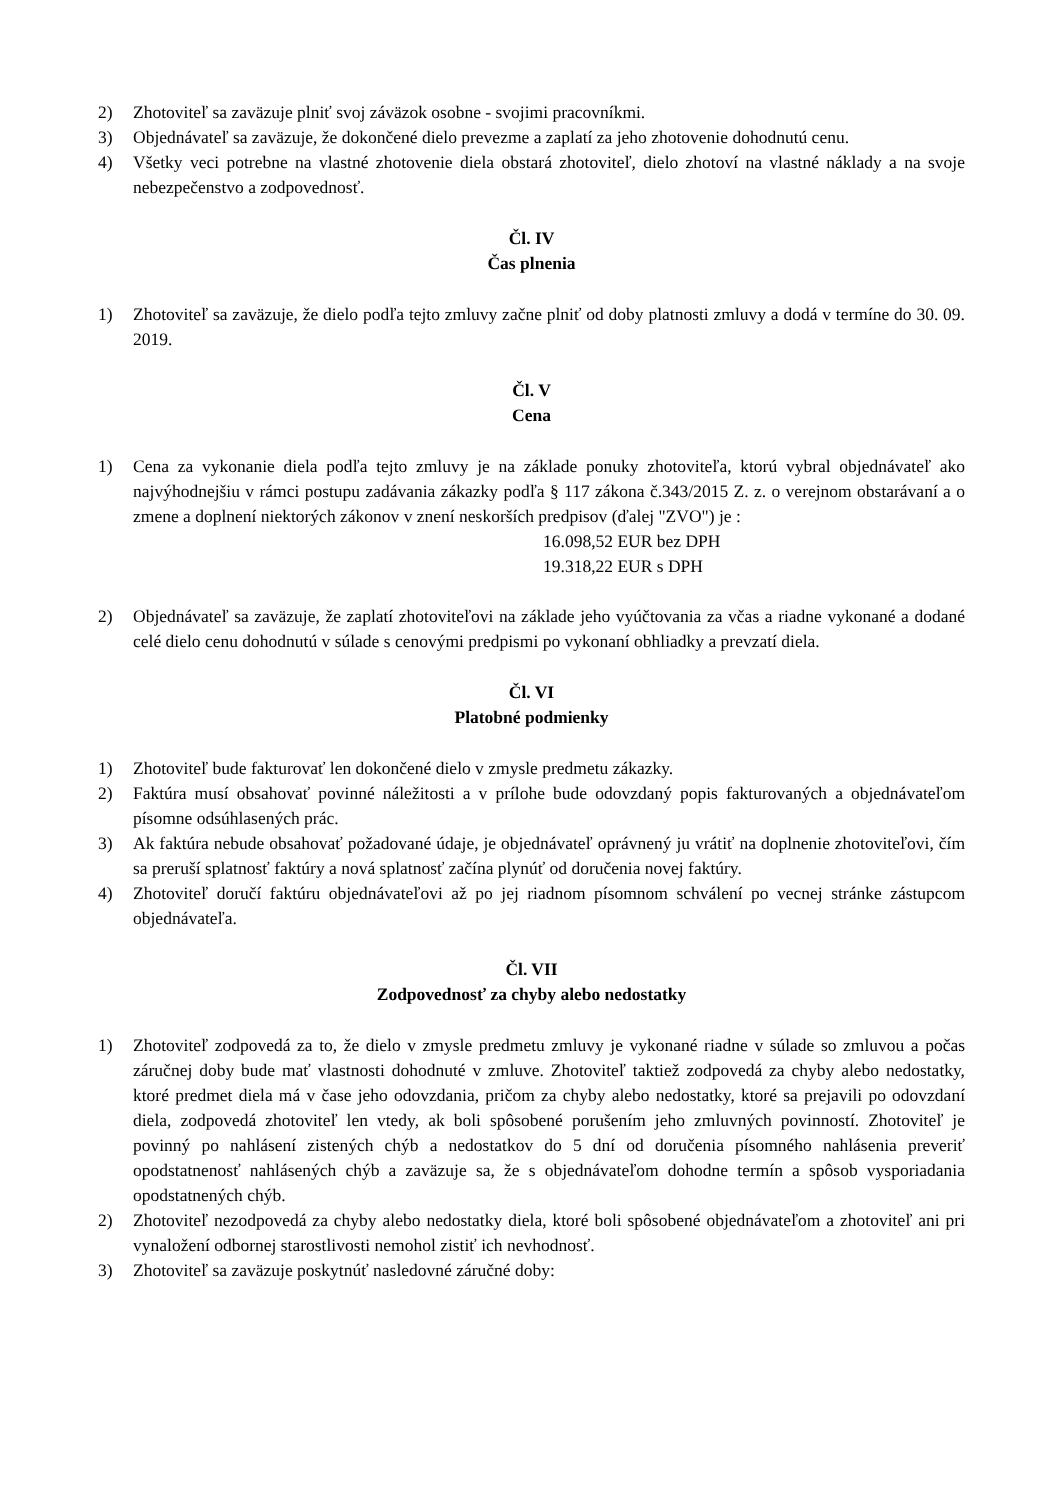2) Zhotoviteľ sa zaväzuje plniť svoj záväzok osobne - svojimi pracovníkmi.
3) Objednávateľ sa zaväzuje, že dokončené dielo prevezme a zaplatí za jeho zhotovenie dohodnutú cenu.
4) Všetky veci potrebne na vlastné zhotovenie diela obstará zhotoviteľ, dielo zhotoví na vlastné náklady a na svoje nebezpečenstvo a zodpovednosť.
Čl. IV
Čas plnenia
1) Zhotoviteľ sa zaväzuje, že dielo podľa tejto zmluvy začne plniť od doby platnosti zmluvy a dodá v termíne do 30. 09. 2019.
Čl. V
Cena
1) Cena za vykonanie diela podľa tejto zmluvy je na základe ponuky zhotoviteľa, ktorú vybral objednávateľ ako najvýhodnejšiu v rámci postupu zadávania zákazky podľa § 117 zákona č.343/2015 Z. z. o verejnom obstarávaní a o zmene a doplnení niektorých zákonov v znení neskorších predpisov (ďalej "ZVO") je :
16.098,52 EUR bez DPH
19.318,22 EUR s DPH
2) Objednávateľ sa zaväzuje, že zaplatí zhotoviteľovi na základe jeho vyúčtovania za včas a riadne vykonané a dodané celé dielo cenu dohodnutú v súlade s cenovými predpismi po vykonaní obhliadky a prevzatí diela.
Čl. VI
Platobné podmienky
1) Zhotoviteľ bude fakturovať len dokončené dielo v zmysle predmetu zákazky.
2) Faktúra musí obsahovať povinné náležitosti a v prílohe bude odovzdaný popis fakturovaných a objednávateľom písomne odsúhlasených prác.
3) Ak faktúra nebude obsahovať požadované údaje, je objednávateľ oprávnený ju vrátiť na doplnenie zhotoviteľovi, čím sa preruší splatnosť faktúry a nová splatnosť začína plynúť od doručenia novej faktúry.
4) Zhotoviteľ doručí faktúru objednávateľovi až po jej riadnom písomnom schválení po vecnej stránke zástupcom objednávateľa.
Čl. VII
Zodpovednosť za chyby alebo nedostatky
1) Zhotoviteľ zodpovedá za to, že dielo v zmysle predmetu zmluvy je vykonané riadne v súlade so zmluvou a počas záručnej doby bude mať vlastnosti dohodnuté v zmluve. Zhotoviteľ taktiež zodpovedá za chyby alebo nedostatky, ktoré predmet diela má v čase jeho odovzdania, pričom za chyby alebo nedostatky, ktoré sa prejavili po odovzdaní diela, zodpovedá zhotoviteľ len vtedy, ak boli spôsobené porušením jeho zmluvných povinností. Zhotoviteľ je povinný po nahlásení zistených chýb a nedostatkov do 5 dní od doručenia písomného nahlásenia preveriť opodstatnenosť nahlásených chýb a zaväzuje sa, že s objednávateľom dohodne termín a spôsob vysporiadania opodstatnených chýb.
2) Zhotoviteľ nezodpovedá za chyby alebo nedostatky diela, ktoré boli spôsobené objednávateľom a zhotoviteľ ani pri vynaložení odbornej starostlivosti nemohol zistiť ich nevhodnosť.
3) Zhotoviteľ sa zaväzuje poskytnúť nasledovné záručné doby: